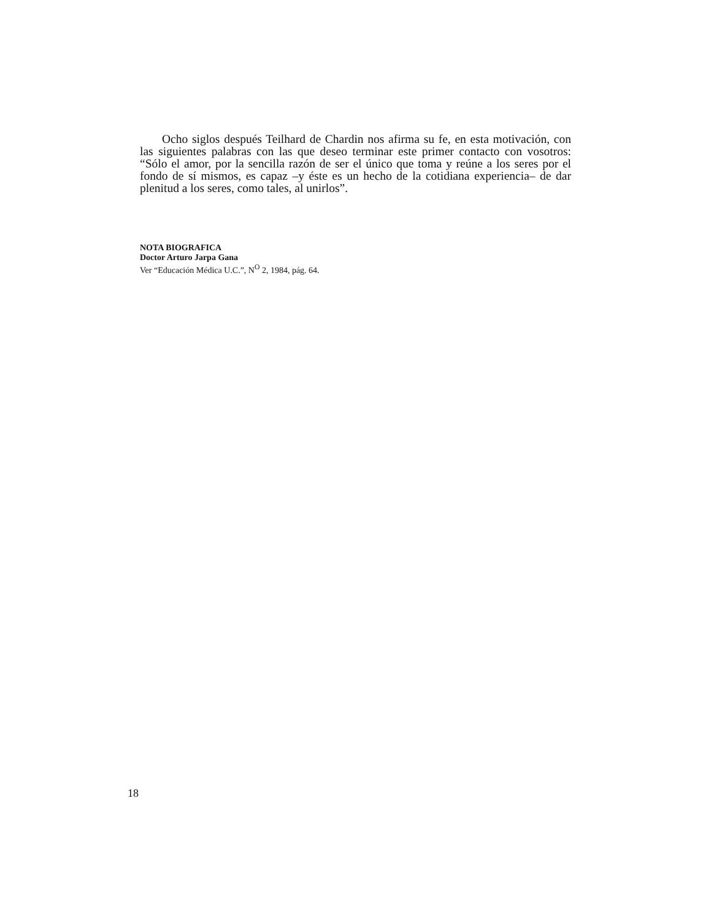Ocho siglos después Teilhard de Chardin nos afirma su fe, en esta motivación, con las siguientes palabras con las que deseo terminar este primer contacto con vosotros: “Sólo el amor, por la sencilla razón de ser el único que toma y reúne a los seres por el fondo de sí mismos, es capaz –y éste es un hecho de la cotidiana experiencia– de dar plenitud a los seres, como tales, al unirlos”.
NOTA BIOGRAFICA
Doctor Arturo Jarpa Gana
Ver “Educación Médica U.C.”, N<sup>O</sup> 2, 1984, pág. 64.
18